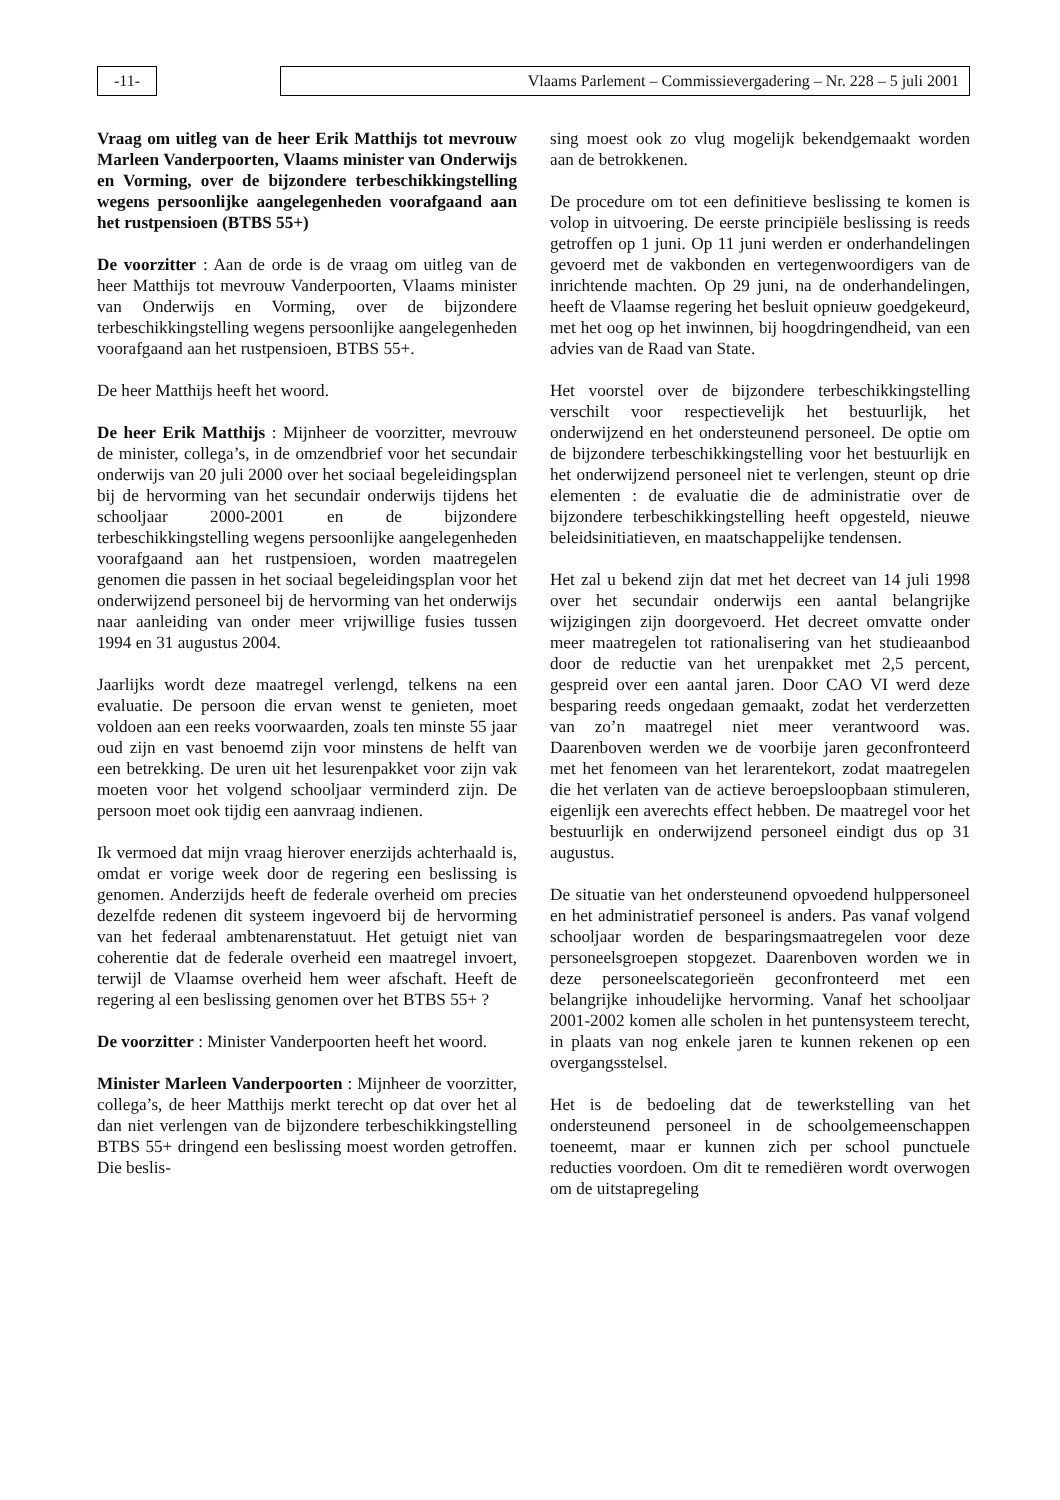-11- Vlaams Parlement – Commissievergadering – Nr. 228 – 5 juli 2001
Vraag om uitleg van de heer Erik Matthijs tot mevrouw Marleen Vanderpoorten, Vlaams minister van Onderwijs en Vorming, over de bijzondere terbeschikkingstelling wegens persoonlijke aangelegenheden voorafgaand aan het rustpensioen (BTBS 55+)
De voorzitter : Aan de orde is de vraag om uitleg van de heer Matthijs tot mevrouw Vanderpoorten, Vlaams minister van Onderwijs en Vorming, over de bijzondere terbeschikkingstelling wegens persoonlijke aangelegenheden voorafgaand aan het rustpensioen, BTBS 55+.
De heer Matthijs heeft het woord.
De heer Erik Matthijs : Mijnheer de voorzitter, mevrouw de minister, collega’s, in de omzendbrief voor het secundair onderwijs van 20 juli 2000 over het sociaal begeleidingsplan bij de hervorming van het secundair onderwijs tijdens het schooljaar 2000-2001 en de bijzondere terbeschikkingstelling wegens persoonlijke aangelegenheden voorafgaand aan het rustpensioen, worden maatregelen genomen die passen in het sociaal begeleidingsplan voor het onderwijzend personeel bij de hervorming van het onderwijs naar aanleiding van onder meer vrijwillige fusies tussen 1994 en 31 augustus 2004.
Jaarlijks wordt deze maatregel verlengd, telkens na een evaluatie. De persoon die ervan wenst te genieten, moet voldoen aan een reeks voorwaarden, zoals ten minste 55 jaar oud zijn en vast benoemd zijn voor minstens de helft van een betrekking. De uren uit het lesurenpakket voor zijn vak moeten voor het volgend schooljaar verminderd zijn. De persoon moet ook tijdig een aanvraag indienen.
Ik vermoed dat mijn vraag hierover enerzijds achterhaald is, omdat er vorige week door de regering een beslissing is genomen. Anderzijds heeft de federale overheid om precies dezelfde redenen dit systeem ingevoerd bij de hervorming van het federaal ambtenarenstatuut. Het getuigt niet van coherentie dat de federale overheid een maatregel invoert, terwijl de Vlaamse overheid hem weer afschaft. Heeft de regering al een beslissing genomen over het BTBS 55+ ?
De voorzitter : Minister Vanderpoorten heeft het woord.
Minister Marleen Vanderpoorten : Mijnheer de voorzitter, collega’s, de heer Matthijs merkt terecht op dat over het al dan niet verlengen van de bijzondere terbeschikkingstelling BTBS 55+ dringend een beslissing moest worden getroffen. Die beslis-
sing moest ook zo vlug mogelijk bekendgemaakt worden aan de betrokkenen.
De procedure om tot een definitieve beslissing te komen is volop in uitvoering. De eerste principiële beslissing is reeds getroffen op 1 juni. Op 11 juni werden er onderhandelingen gevoerd met de vakbonden en vertegenwoordigers van de inrichtende machten. Op 29 juni, na de onderhandelingen, heeft de Vlaamse regering het besluit opnieuw goedgekeurd, met het oog op het inwinnen, bij hoogdringendheid, van een advies van de Raad van State.
Het voorstel over de bijzondere terbeschikkingstelling verschilt voor respectievelijk het bestuurlijk, het onderwijzend en het ondersteunend personeel. De optie om de bijzondere terbeschikkingstelling voor het bestuurlijk en het onderwijzend personeel niet te verlengen, steunt op drie elementen : de evaluatie die de administratie over de bijzondere terbeschikkingstelling heeft opgesteld, nieuwe beleidsinitiatieven, en maatschappelijke tendensen.
Het zal u bekend zijn dat met het decreet van 14 juli 1998 over het secundair onderwijs een aantal belangrijke wijzigingen zijn doorgevoerd. Het decreet omvatte onder meer maatregelen tot rationalisering van het studieaanbod door de reductie van het urenpakket met 2,5 percent, gespreid over een aantal jaren. Door CAO VI werd deze besparing reeds ongedaan gemaakt, zodat het verderzetten van zo’n maatregel niet meer verantwoord was. Daarenboven werden we de voorbije jaren geconfronteerd met het fenomeen van het lerarentekort, zodat maatregelen die het verlaten van de actieve beroepsloopbaan stimuleren, eigenlijk een averechts effect hebben. De maatregel voor het bestuurlijk en onderwijzend personeel eindigt dus op 31 augustus.
De situatie van het ondersteunend opvoedend hulppersoneel en het administratief personeel is anders. Pas vanaf volgend schooljaar worden de besparingsmaatregelen voor deze personeelsgroepen stopgezet. Daarenboven worden we in deze personeelscategorieën geconfronteerd met een belangrijke inhoudelijke hervorming. Vanaf het schooljaar 2001-2002 komen alle scholen in het puntensysteem terecht, in plaats van nog enkele jaren te kunnen rekenen op een overgangsstelsel.
Het is de bedoeling dat de tewerkstelling van het ondersteunend personeel in de schoolgemeenschappen toeneemt, maar er kunnen zich per school punctuele reducties voordoen. Om dit te remediëren wordt overwogen om de uitstapregeling